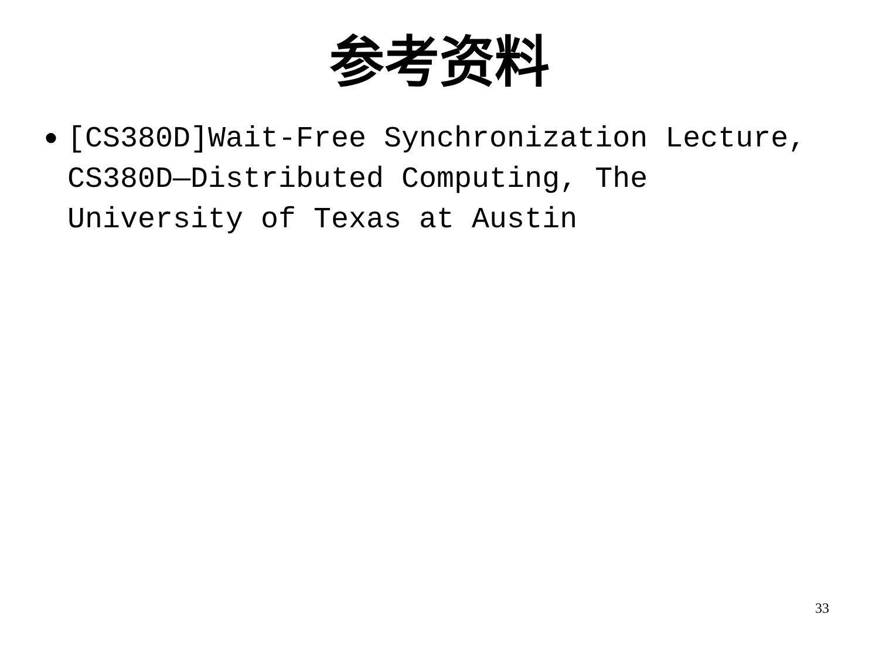参考资料
● [CS380D]Wait-Free Synchronization Lecture, CS380D—Distributed Computing, The University of Texas at Austin
33